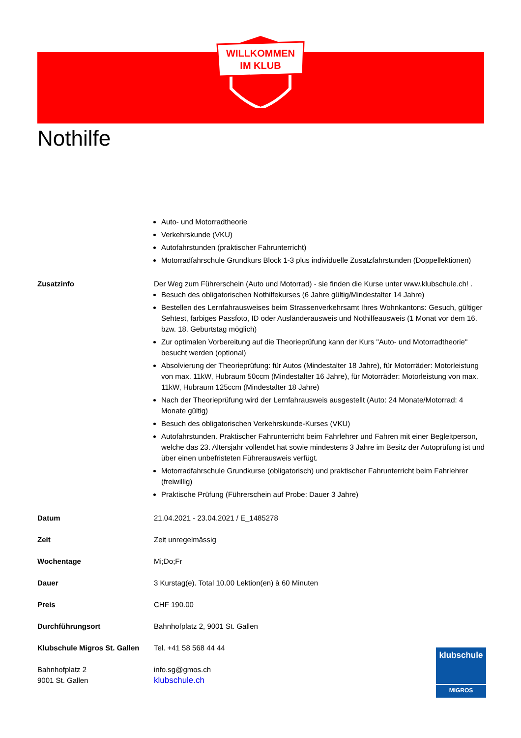WILLKOMMEN
IM KLUB
Nothilfe
Auto- und Motorradtheorie
Verkehrskunde (VKU)
Autofahrstunden (praktischer Fahrunterricht)
Motorradfahrschule Grundkurs Block 1-3 plus individuelle Zusatzfahrstunden (Doppellektionen)
Zusatzinfo Der Weg zum Führerschein (Auto und Motorrad) - sie finden die Kurse unter www.klubschule.ch! .
Besuch des obligatorischen Nothilfekurses (6 Jahre gültig/Mindestalter 14 Jahre)
Bestellen des Lernfahrausweises beim Strassenverkehrsamt Ihres Wohnkantons: Gesuch, gültiger Sehtest, farbiges Passfoto, ID oder Ausländerausweis und Nothilfeausweis (1 Monat vor dem 16. bzw. 18. Geburtstag möglich)
Zur optimalen Vorbereitung auf die Theorieprüfung kann der Kurs "Auto- und Motorradtheorie" besucht werden (optional)
Absolvierung der Theorieprüfung: für Autos (Mindestalter 18 Jahre), für Motorräder: Motorleistung von max. 11kW, Hubraum 50ccm (Mindestalter 16 Jahre), für Motorräder: Motorleistung von max. 11kW, Hubraum 125ccm (Mindestalter 18 Jahre)
Nach der Theorieprüfung wird der Lernfahrausweis ausgestellt (Auto: 24 Monate/Motorrad: 4 Monate gültig)
Besuch des obligatorischen Verkehrskunde-Kurses (VKU)
Autofahrstunden. Praktischer Fahrunterricht beim Fahrlehrer und Fahren mit einer Begleitperson, welche das 23. Altersjahr vollendet hat sowie mindestens 3 Jahre im Besitz der Autoprüfung ist und über einen unbefristeten Führerausweis verfügt.
Motorradfahrschule Grundkurse (obligatorisch) und praktischer Fahrunterricht beim Fahrlehrer (freiwillig)
Praktische Prüfung (Führerschein auf Probe: Dauer 3 Jahre)
Datum 21.04.2021 - 23.04.2021 / E_1485278
Zeit Zeit unregelmässig
Wochentage Mi;Do;Fr
Dauer 3 Kurstag(e). Total 10.00 Lektion(en) à 60 Minuten
Preis CHF 190.00
Durchführungsort Bahnhofplatz 2, 9001 St. Gallen
Klubschule Migros St. Gallen
Tel. +41 58 568 44 44
Bahnhofplatz 2
9001 St. Gallen
info.sg@gmos.ch
klubschule.ch
klubschule
MIGROS